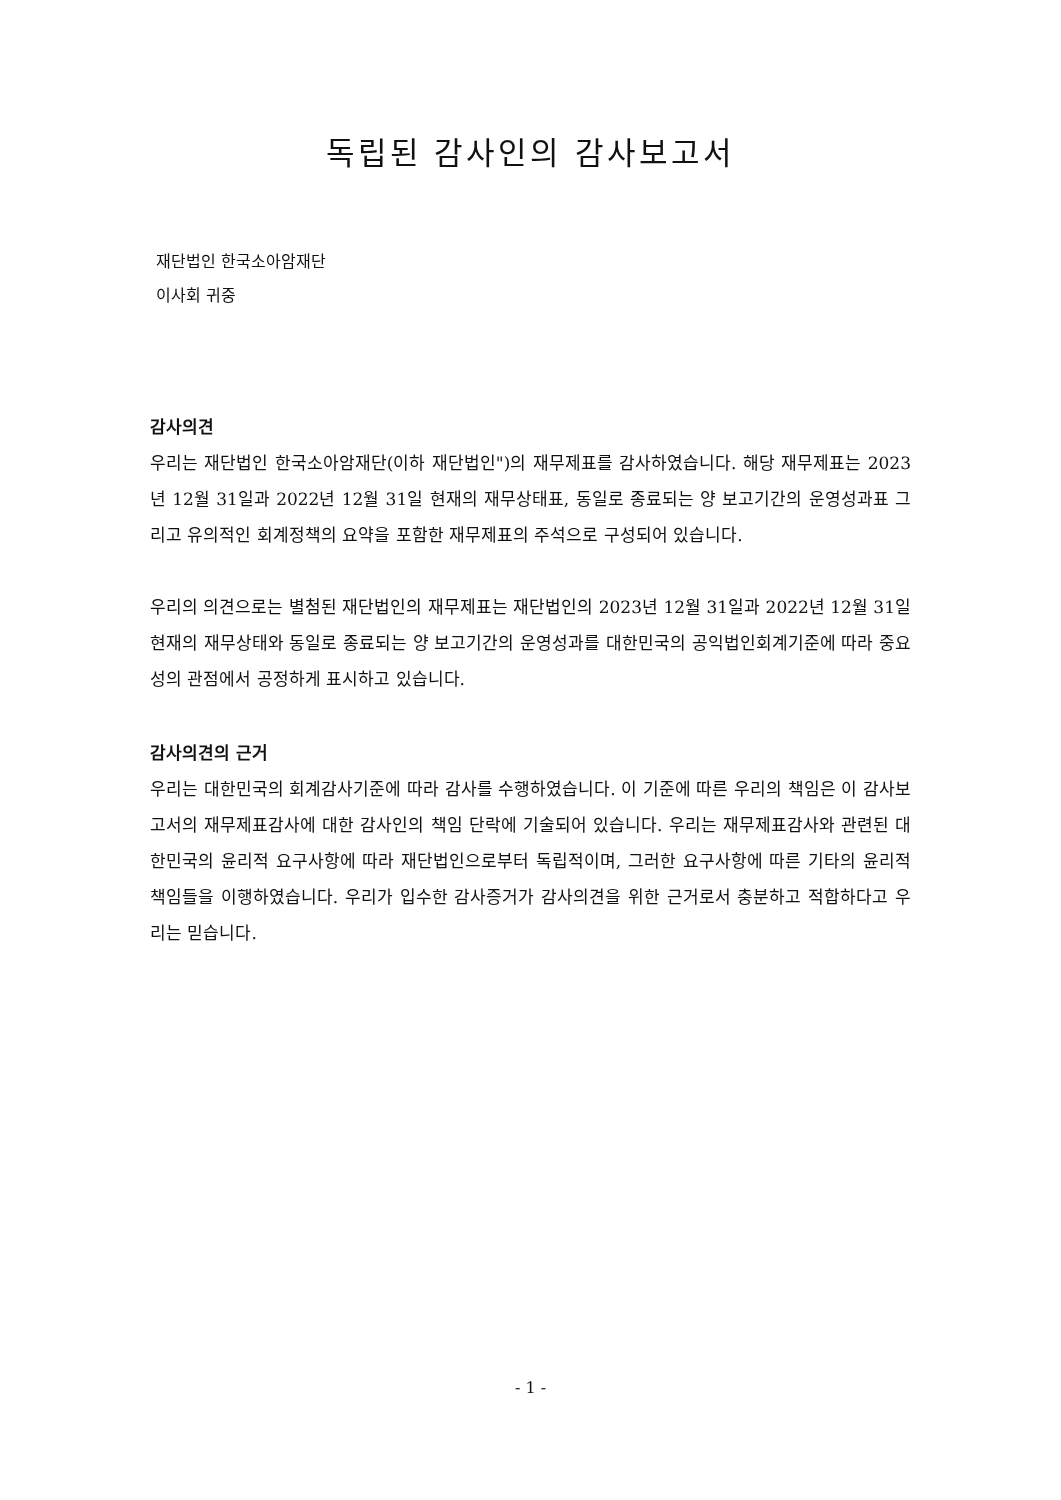독립된 감사인의 감사보고서
재단법인 한국소아암재단
이사회 귀중
감사의견
우리는 재단법인 한국소아암재단(이하 재단법인")의 재무제표를 감사하였습니다. 해당 재무제표는 2023년 12월 31일과 2022년 12월 31일 현재의 재무상태표, 동일로 종료되는 양 보고기간의 운영성과표 그리고 유의적인 회계정책의 요약을 포함한 재무제표의 주석으로 구성되어 있습니다.
우리의 의견으로는 별첨된 재단법인의 재무제표는 재단법인의 2023년 12월 31일과 2022년 12월 31일 현재의 재무상태와 동일로 종료되는 양 보고기간의 운영성과를 대한민국의 공익법인회계기준에 따라 중요성의 관점에서 공정하게 표시하고 있습니다.
감사의견의 근거
우리는 대한민국의 회계감사기준에 따라 감사를 수행하였습니다. 이 기준에 따른 우리의 책임은 이 감사보고서의 재무제표감사에 대한 감사인의 책임 단락에 기술되어 있습니다. 우리는 재무제표감사와 관련된 대한민국의 윤리적 요구사항에 따라 재단법인으로부터 독립적이며, 그러한 요구사항에 따른 기타의 윤리적 책임들을 이행하였습니다. 우리가 입수한 감사증거가 감사의견을 위한 근거로서 충분하고 적합하다고 우리는 믿습니다.
- 1 -